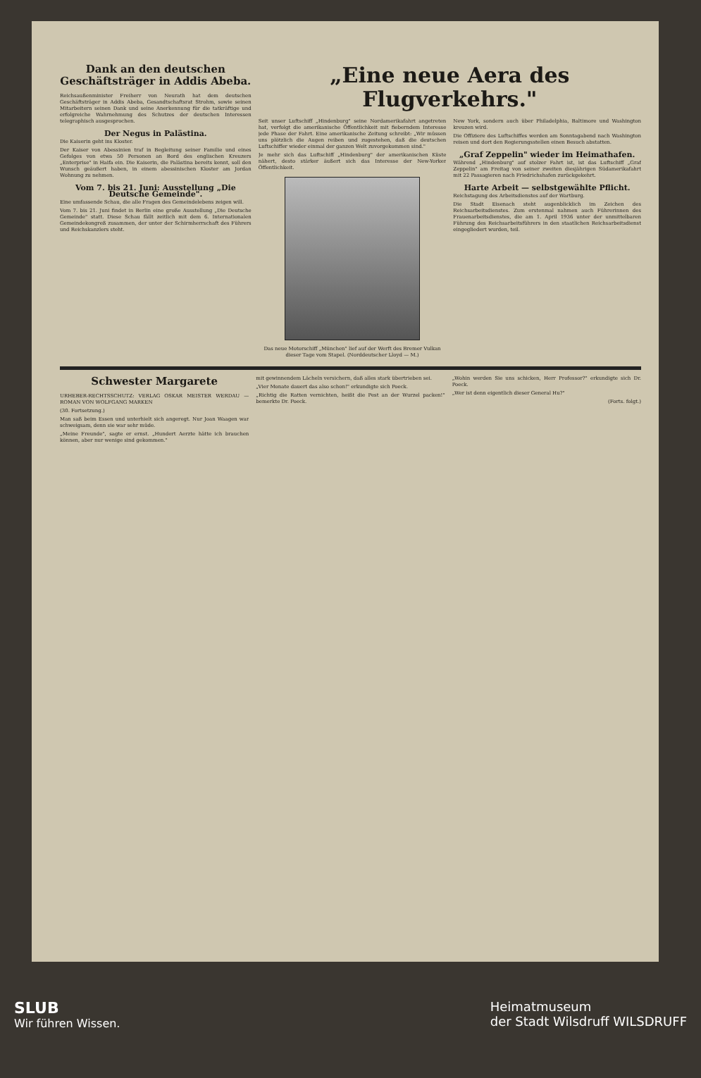Dank an den deutschen Geschäftsträger in Addis Abeba.
Reichsaußenminister Freiherr von Neurath hat dem deutschen Geschäftsträger in Addis Abeba, Gesandtschaftsrat Strohm, sowie seinen Mitarbeitern seinen Dank und seine Anerkennung für die tatkräftige und erfolgreiche Wahrnehmung des Schutzes der deutschen Interessen telegraphisch ausgesprochen.
Der Negus in Palästina.
Die Kaiserin geht ins Kloster.
Der Kaiser von Abessinien traf in Begleitung seiner Familie und eines Gefolges von etwa 50 Personen an Bord des englischen Kreuzers „Enterprise" in Haifa ein. Die Kaiserin, die Palästina bereits kennt, soll den Wunsch geäußert haben, in einem abessinischen Kloster am Jordan Wohnung zu nehmen.
Vom 7. bis 21. Juni: Ausstellung „Die Deutsche Gemeinde".
Eine umfassende Schau, die alle Fragen des Gemeindelebens zeigen will.
Vom 7. bis 21. Juni findet in Berlin eine große Ausstellung „Die Deutsche Gemeinde" statt. Diese Schau fällt zeitlich mit dem 6. Internationalen Gemeindekongreß zusammen, der unter der Schirmherrschaft des Führers und Reichskanzlers steht.
„Eine neue Aera des Flugverkehrs."
Seit unser Luftschiff „Hindenburg" seine Nordamerikafahrt angetreten hat, verfolgt die amerikanische Öffentlichkeit mit fieberndem Interesse jede Phase der Fahrt. Eine amerikanische Zeitung schreibt: „Wir müssen uns plötzlich die Augen reiben und zugestehen, daß die deutschen Luftschiffer wieder einmal der ganzen Welt zuvorgekommen sind."
Je mehr sich das Luftschiff „Hindenburg" der amerikanischen Küste nähert, desto stärker äußert sich das Interesse der New-Yorker Öffentlichkeit.
Das neue Motorschiff „München" lief auf der Werft des Bremer Vulkan dieser Tage vom Stapel. (Norddeutscher Lloyd — M.)
New York, sondern auch über Philadelphia, Baltimore und Washington kreuzen wird.
Die Offiziere des Luftschiffes werden am Sonntagabend nach Washington reisen und dort den Regierungsstellen einen Besuch abstatten.
„Graf Zeppelin" wieder im Heimathafen.
Während „Hindenburg" auf stolzer Fahrt ist, ist das Luftschiff „Graf Zeppelin" am Freitag von seiner zweiten diesjährigen Südamerikafahrt mit 22 Passagieren nach Friedrichshafen zurückgekehrt.
Harte Arbeit — selbstgewählte Pflicht.
Reichstagung des Arbeitsdienstes auf der Wartburg.
Die Stadt Eisenach steht augenblicklich im Zeichen des Reichsarbeitsdienstes. Zum erstenmal nahmen auch Führerinnen des Frauenarbeitsdienstes, die am 1. April 1936 unter der unmittelbaren Führung des Reichsarbeitsführers in den staatlichen Reichsarbeitsdienst eingegliedert wurden, teil.
Schwester Margarete
URHEBER-RECHTSSCHUTZ: VERLAG OSKAR MEISTER WERDAU — ROMAN VON WOLFGANG MARKEN
(30. Fortsetzung.)
Man saß beim Essen und unterhielt sich angeregt. Nur Joan Waagen war schweigsam, denn sie war sehr müde.
„Meine Freunde", sagte er ernst. „Hundert Aerzte hätte ich brauchen können, aber nur wenige sind gekommen."
mit gewinnendem Lächeln versichern, daß alles stark übertrieben sei.
„Vier Monate dauert das also schon!" erkundigte sich Poeck.
„Richtig die Ratten vernichten, heißt die Pest an der Wurzel packen!" bemerkte Dr. Poeck.
„Wohin werden Sie uns schicken, Herr Professor?" erkundigte sich Dr. Poeck.
„Wer ist denn eigentlich dieser General Hu?"
(Forts. folgt.)
SLUB
Wir führen Wissen.
Heimatmuseum
der Stadt Wilsdruff WILSDRUFF